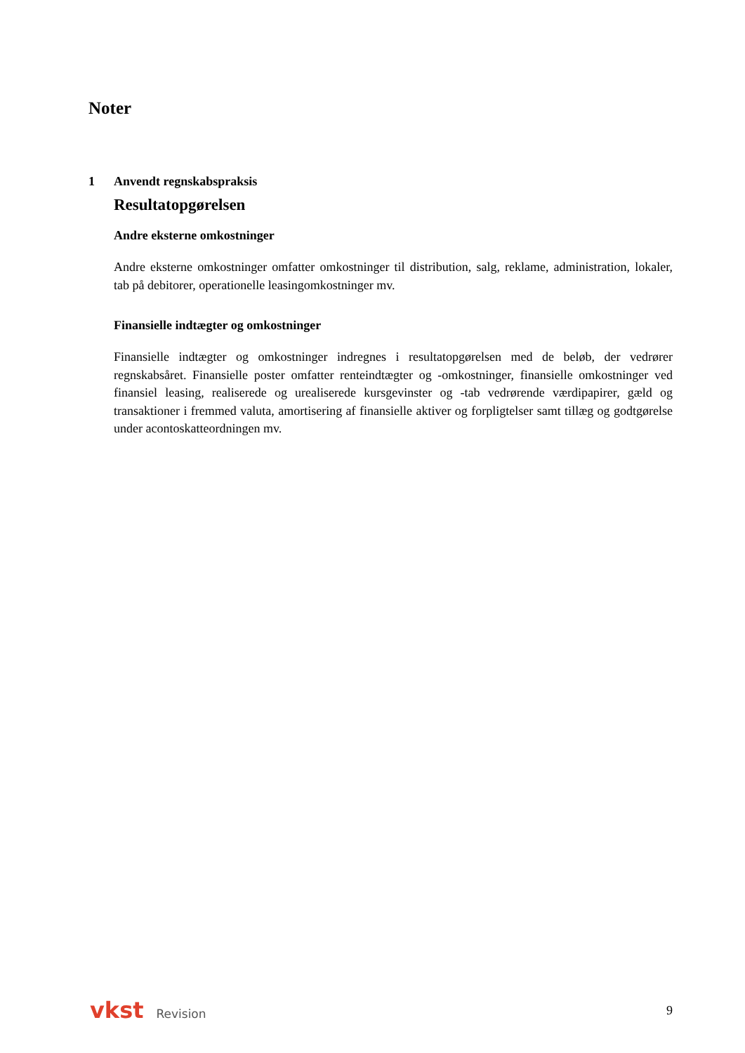Noter
1 Anvendt regnskabspraksis
Resultatopgørelsen
Andre eksterne omkostninger
Andre eksterne omkostninger omfatter omkostninger til distribution, salg, reklame, administration, lokaler, tab på debitorer, operationelle leasingomkostninger mv.
Finansielle indtægter og omkostninger
Finansielle indtægter og omkostninger indregnes i resultatopgørelsen med de beløb, der vedrører regnskabsåret. Finansielle poster omfatter renteindtægter og -omkostninger, finansielle omkostninger ved finansiel leasing, realiserede og urealiserede kursgevinster og -tab vedrørende værdipapirer, gæld og transaktioner i fremmed valuta, amortisering af finansielle aktiver og forpligtelser samt tillæg og godtgørelse under acontoskatteordningen mv.
vkst Revision 9